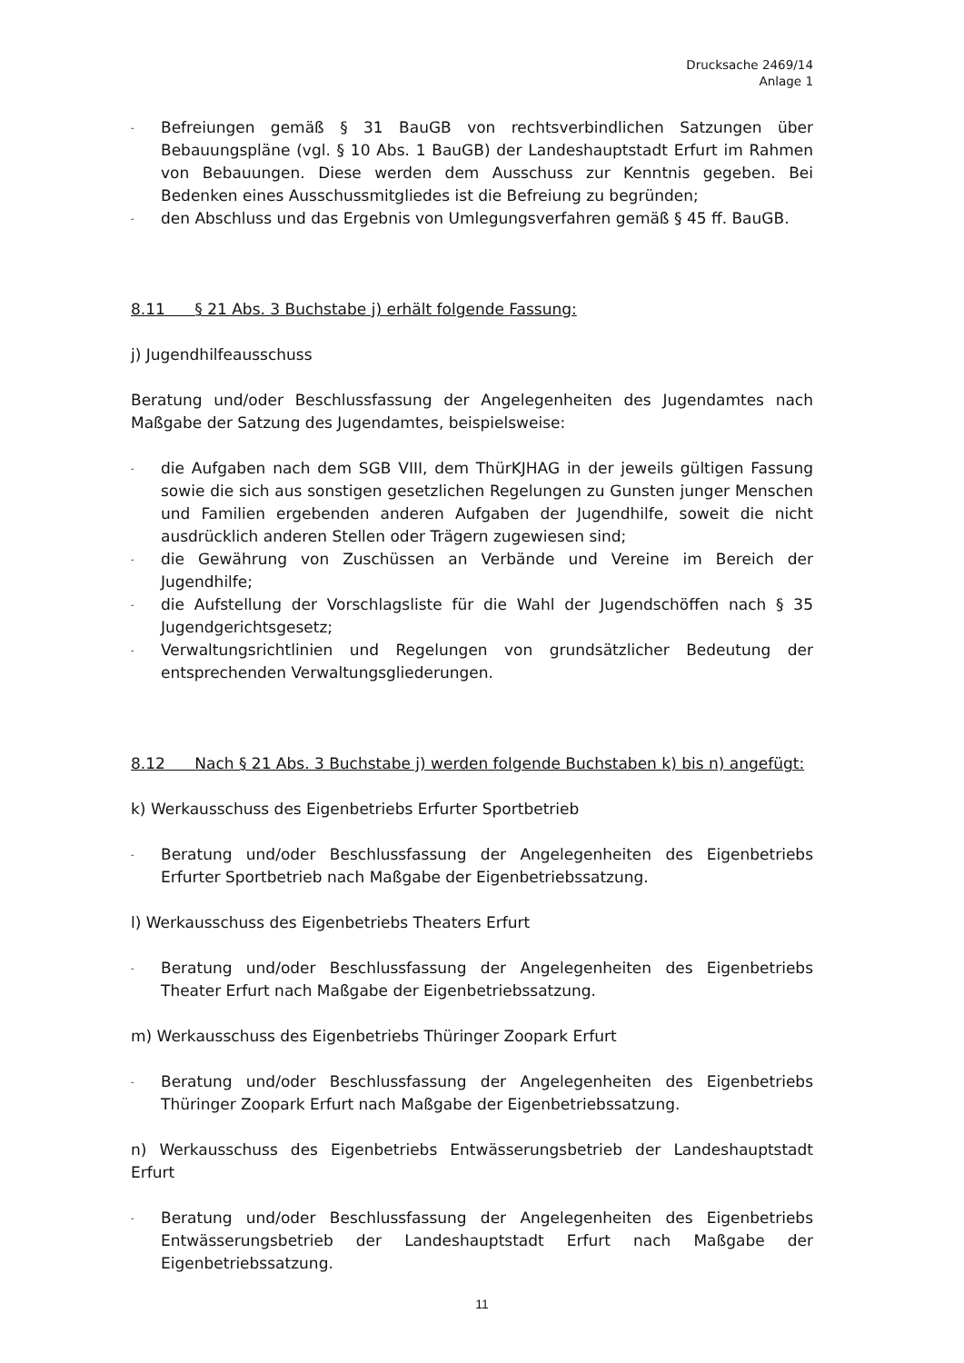Drucksache 2469/14
Anlage 1
- Befreiungen gemäß § 31 BauGB von rechtsverbindlichen Satzungen über Bebauungspläne (vgl. § 10 Abs. 1 BauGB) der Landeshauptstadt Erfurt im Rahmen von Bebauungen. Diese werden dem Ausschuss zur Kenntnis gegeben. Bei Bedenken eines Ausschussmitgliedes ist die Befreiung zu begründen;
- den Abschluss und das Ergebnis von Umlegungsverfahren gemäß § 45 ff. BauGB.
8.11 § 21 Abs. 3 Buchstabe j) erhält folgende Fassung:
j) Jugendhilfeausschuss
Beratung und/oder Beschlussfassung der Angelegenheiten des Jugendamtes nach Maßgabe der Satzung des Jugendamtes, beispielsweise:
- die Aufgaben nach dem SGB VIII, dem ThürKJHAG in der jeweils gültigen Fassung sowie die sich aus sonstigen gesetzlichen Regelungen zu Gunsten junger Menschen und Familien ergebenden anderen Aufgaben der Jugendhilfe, soweit die nicht ausdrücklich anderen Stellen oder Trägern zugewiesen sind;
- die Gewährung von Zuschüssen an Verbände und Vereine im Bereich der Jugendhilfe;
- die Aufstellung der Vorschlagsliste für die Wahl der Jugendschöffen nach § 35 Jugendgerichtsgesetz;
- Verwaltungsrichtlinien und Regelungen von grundsätzlicher Bedeutung der entsprechenden Verwaltungsgliederungen.
8.12 Nach § 21 Abs. 3 Buchstabe j) werden folgende Buchstaben k) bis n) angefügt:
k) Werkausschuss des Eigenbetriebs Erfurter Sportbetrieb
- Beratung und/oder Beschlussfassung der Angelegenheiten des Eigenbetriebs Erfurter Sportbetrieb nach Maßgabe der Eigenbetriebssatzung.
l) Werkausschuss des Eigenbetriebs Theaters Erfurt
- Beratung und/oder Beschlussfassung der Angelegenheiten des Eigenbetriebs Theater Erfurt nach Maßgabe der Eigenbetriebssatzung.
m) Werkausschuss des Eigenbetriebs Thüringer Zoopark Erfurt
- Beratung und/oder Beschlussfassung der Angelegenheiten des Eigenbetriebs Thüringer Zoopark Erfurt nach Maßgabe der Eigenbetriebssatzung.
n) Werkausschuss des Eigenbetriebs Entwässerungsbetrieb der Landeshauptstadt Erfurt
- Beratung und/oder Beschlussfassung der Angelegenheiten des Eigenbetriebs Entwässerungsbetrieb der Landeshauptstadt Erfurt nach Maßgabe der Eigenbetriebssatzung.
11